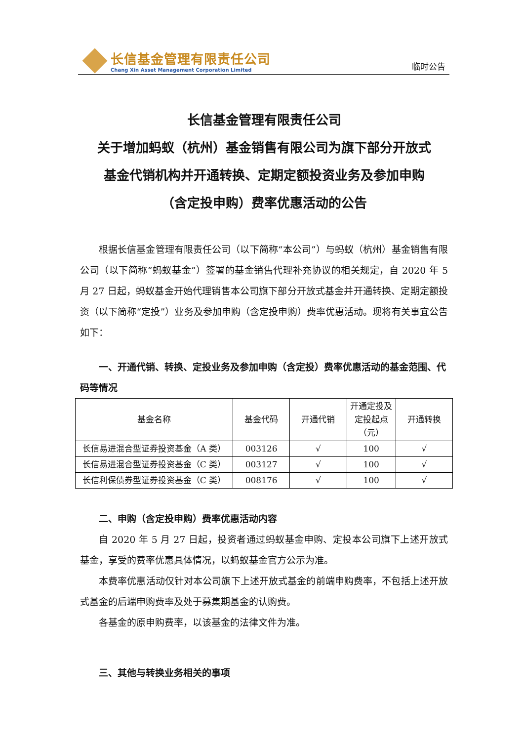长信基金管理有限责任公司
Chang Xin Asset Management Corporation Limited
临时公告
长信基金管理有限责任公司
关于增加蚂蚁（杭州）基金销售有限公司为旗下部分开放式
基金代销机构并开通转换、定期定额投资业务及参加申购
（含定投申购）费率优惠活动的公告
根据长信基金管理有限责任公司（以下简称“本公司”）与蚂蚁（杭州）基金销售有限公司（以下简称“蚂蚁基金”）签署的基金销售代理补充协议的相关规定，自 2020 年 5 月 27 日起，蚂蚁基金开始代理销售本公司旗下部分开放式基金并开通转换、定期定额投资（以下简称“定投”）业务及参加申购（含定投申购）费率优惠活动。现将有关事宜公告如下：
一、开通代销、转换、定投业务及参加申购（含定投）费率优惠活动的基金范围、代码等情况
| 基金名称 | 基金代码 | 开通代销 | 开通定投及定投起点（元） | 开通转换 |
| --- | --- | --- | --- | --- |
| 长信易进混合型证券投资基金（A 类） | 003126 | √ | 100 | √ |
| 长信易进混合型证券投资基金（C 类） | 003127 | √ | 100 | √ |
| 长信利保债券型证券投资基金（C 类） | 008176 | √ | 100 | √ |
二、申购（含定投申购）费率优惠活动内容
自 2020 年 5 月 27 日起，投资者通过蚂蚁基金申购、定投本公司旗下上述开放式基金，享受的费率优惠具体情况，以蚂蚁基金官方公示为准。
本费率优惠活动仅针对本公司旗下上述开放式基金的前端申购费率，不包括上述开放式基金的后端申购费率及处于募集期基金的认购费。
各基金的原申购费率，以该基金的法律文件为准。
三、其他与转换业务相关的事项